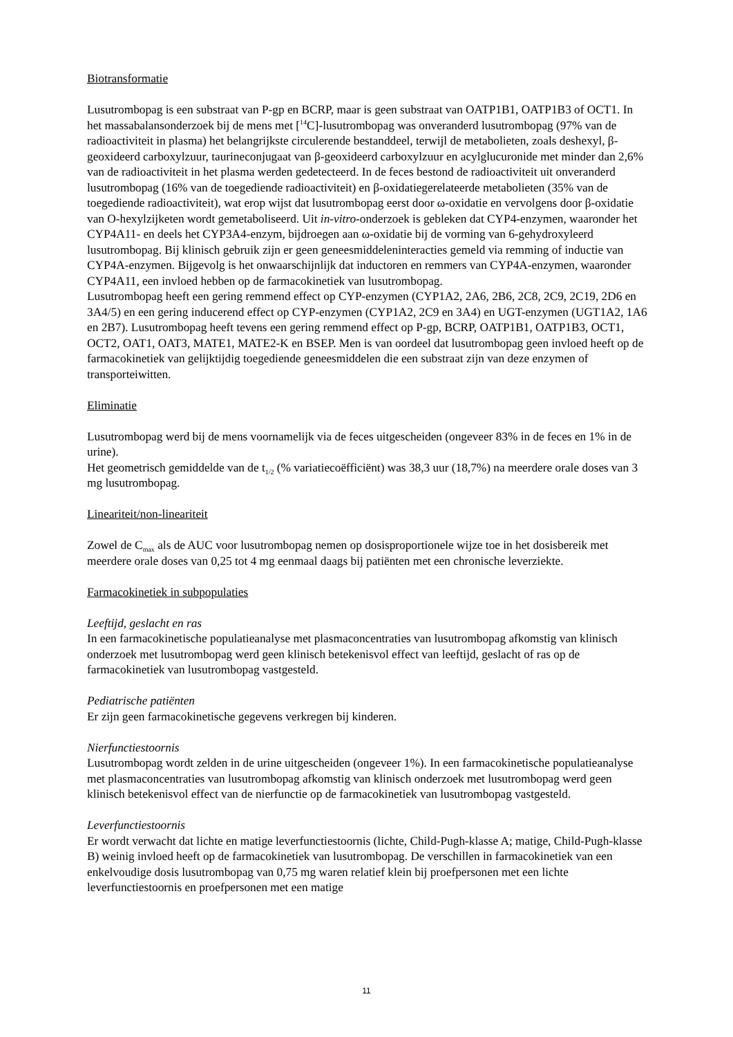Biotransformatie
Lusutrombopag is een substraat van P-gp en BCRP, maar is geen substraat van OATP1B1, OATP1B3 of OCT1. In het massabalansonderzoek bij de mens met [<sup>14</sup>C]-lusutrombopag was onveranderd lusutrombopag (97% van de radioactiviteit in plasma) het belangrijkste circulerende bestanddeel, terwijl de metabolieten, zoals deshexyl, β-geoxideerd carboxylzuur, taurineconjugaat van β-geoxideerd carboxylzuur en acylglucuronide met minder dan 2,6% van de radioactiviteit in het plasma werden gedetecteerd. In de feces bestond de radioactiviteit uit onveranderd lusutrombopag (16% van de toegediende radioactiviteit) en β-oxidatiegerelateerde metabolieten (35% van de toegediende radioactiviteit), wat erop wijst dat lusutrombopag eerst door ω-oxidatie en vervolgens door β-oxidatie van O-hexylzijketen wordt gemetaboliseerd. Uit in-vitro-onderzoek is gebleken dat CYP4-enzymen, waaronder het CYP4A11- en deels het CYP3A4-enzym, bijdroegen aan ω-oxidatie bij de vorming van 6-gehydroxyleerd lusutrombopag. Bij klinisch gebruik zijn er geen geneesmiddeleninteracties gemeld via remming of inductie van CYP4A-enzymen. Bijgevolg is het onwaarschijnlijk dat inductoren en remmers van CYP4A-enzymen, waaronder CYP4A11, een invloed hebben op de farmacokinetiek van lusutrombopag.
Lusutrombopag heeft een gering remmend effect op CYP-enzymen (CYP1A2, 2A6, 2B6, 2C8, 2C9, 2C19, 2D6 en 3A4/5) en een gering inducerend effect op CYP-enzymen (CYP1A2, 2C9 en 3A4) en UGT-enzymen (UGT1A2, 1A6 en 2B7). Lusutrombopag heeft tevens een gering remmend effect op P-gp, BCRP, OATP1B1, OATP1B3, OCT1, OCT2, OAT1, OAT3, MATE1, MATE2-K en BSEP. Men is van oordeel dat lusutrombopag geen invloed heeft op de farmacokinetiek van gelijktijdig toegediende geneesmiddelen die een substraat zijn van deze enzymen of transporteiwitten.
Eliminatie
Lusutrombopag werd bij de mens voornamelijk via de feces uitgescheiden (ongeveer 83% in de feces en 1% in de urine).
Het geometrisch gemiddelde van de t<sub>1/2</sub> (% variatiecoëfficiënt) was 38,3 uur (18,7%) na meerdere orale doses van 3 mg lusutrombopag.
Lineariteit/non-lineariteit
Zowel de C<sub>max</sub> als de AUC voor lusutrombopag nemen op dosisproportionele wijze toe in het dosisbereik met meerdere orale doses van 0,25 tot 4 mg eenmaal daags bij patiënten met een chronische leverziekte.
Farmacokinetiek in subpopulaties
Leeftijd, geslacht en ras
In een farmacokinetische populatieanalyse met plasmaconcentraties van lusutrombopag afkomstig van klinisch onderzoek met lusutrombopag werd geen klinisch betekenisvol effect van leeftijd, geslacht of ras op de farmacokinetiek van lusutrombopag vastgesteld.
Pediatrische patiënten
Er zijn geen farmacokinetische gegevens verkregen bij kinderen.
Nierfunctiestoornis
Lusutrombopag wordt zelden in de urine uitgescheiden (ongeveer 1%). In een farmacokinetische populatieanalyse met plasmaconcentraties van lusutrombopag afkomstig van klinisch onderzoek met lusutrombopag werd geen klinisch betekenisvol effect van de nierfunctie op de farmacokinetiek van lusutrombopag vastgesteld.
Leverfunctiestoornis
Er wordt verwacht dat lichte en matige leverfunctiestoornis (lichte, Child-Pugh-klasse A; matige, Child-Pugh-klasse B) weinig invloed heeft op de farmacokinetiek van lusutrombopag. De verschillen in farmacokinetiek van een enkelvoudige dosis lusutrombopag van 0,75 mg waren relatief klein bij proefpersonen met een lichte leverfunctiestoornis en proefpersonen met een matige
11